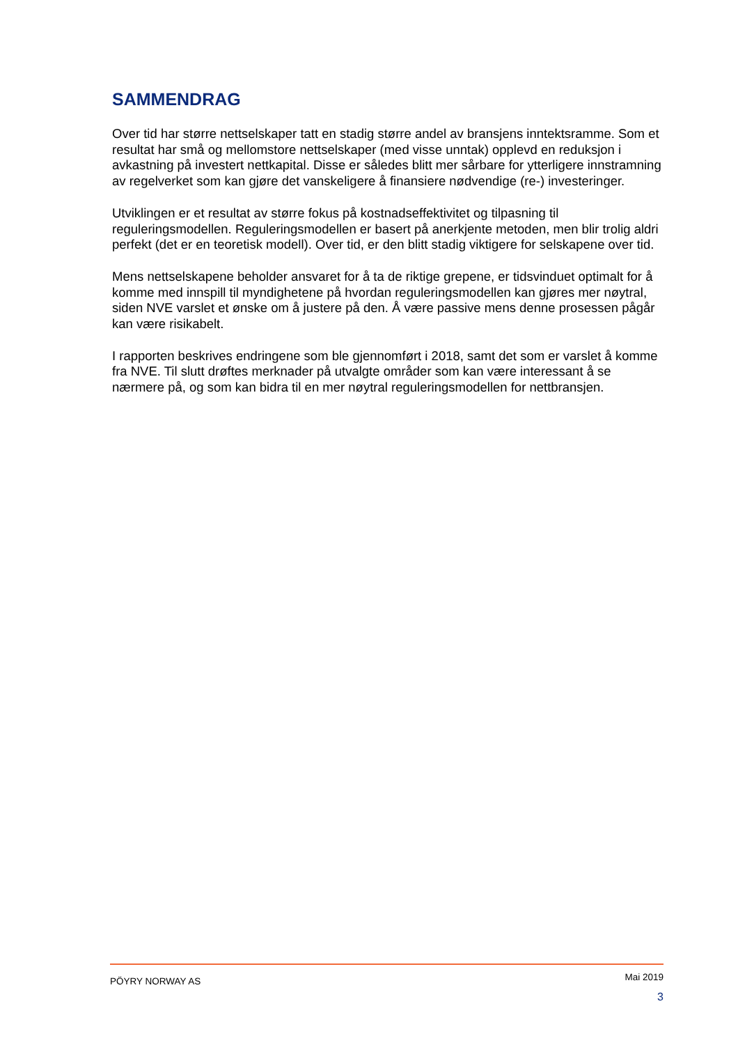SAMMENDRAG
Over tid har større nettselskaper tatt en stadig større andel av bransjens inntektsramme. Som et resultat har små og mellomstore nettselskaper (med visse unntak) opplevd en reduksjon i avkastning på investert nettkapital. Disse er således blitt mer sårbare for ytterligere innstramning av regelverket som kan gjøre det vanskeligere å finansiere nødvendige (re-) investeringer.
Utviklingen er et resultat av større fokus på kostnadseffektivitet og tilpasning til reguleringsmodellen. Reguleringsmodellen er basert på anerkjente metoden, men blir trolig aldri perfekt (det er en teoretisk modell). Over tid, er den blitt stadig viktigere for selskapene over tid.
Mens nettselskapene beholder ansvaret for å ta de riktige grepene, er tidsvinduet optimalt for å komme med innspill til myndighetene på hvordan reguleringsmodellen kan gjøres mer nøytral, siden NVE varslet et ønske om å justere på den. Å være passive mens denne prosessen pågår kan være risikabelt.
I rapporten beskrives endringene som ble gjennomført i 2018, samt det som er varslet å komme fra NVE. Til slutt drøftes merknader på utvalgte områder som kan være interessant å se nærmere på, og som kan bidra til en mer nøytral reguleringsmodellen for nettbransjen.
PÖYRY NORWAY AS Mai 2019
3